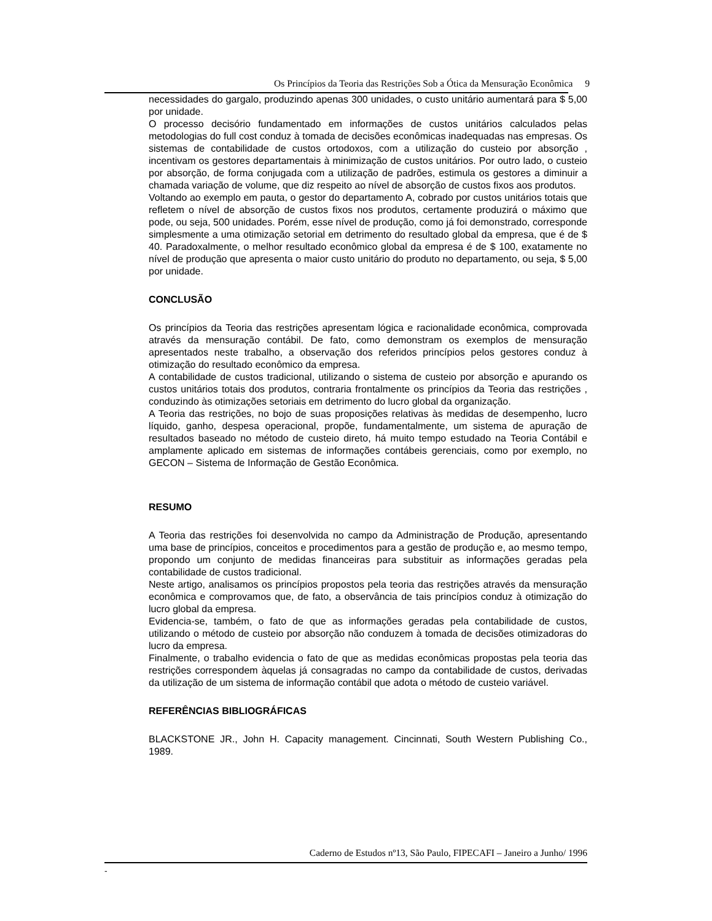Os Princípios da Teoria das Restrições Sob a Ótica da Mensuração Econômica 9
necessidades do gargalo, produzindo apenas 300 unidades, o custo unitário aumentará para $ 5,00 por unidade.
O processo decisório fundamentado em informações de custos unitários calculados pelas metodologias do full cost conduz à tomada de decisões econômicas inadequadas nas empresas. Os sistemas de contabilidade de custos ortodoxos, com a utilização do custeio por absorção , incentivam os gestores departamentais à minimização de custos unitários. Por outro lado, o custeio por absorção, de forma conjugada com a utilização de padrões, estimula os gestores a diminuir a chamada variação de volume, que diz respeito ao nível de absorção de custos fixos aos produtos.
Voltando ao exemplo em pauta, o gestor do departamento A, cobrado por custos unitários totais que refletem o nível de absorção de custos fixos nos produtos, certamente produzirá o máximo que pode, ou seja, 500 unidades. Porém, esse nível de produção, como já foi demonstrado, corresponde simplesmente a uma otimização setorial em detrimento do resultado global da empresa, que é de $ 40. Paradoxalmente, o melhor resultado econômico global da empresa é de $ 100, exatamente no nível de produção que apresenta o maior custo unitário do produto no departamento, ou seja, $ 5,00 por unidade.
CONCLUSÃO
Os princípios da Teoria das restrições apresentam lógica e racionalidade econômica, comprovada através da mensuração contábil. De fato, como demonstram os exemplos de mensuração apresentados neste trabalho, a observação dos referidos princípios pelos gestores conduz à otimização do resultado econômico da empresa.
A contabilidade de custos tradicional, utilizando o sistema de custeio por absorção e apurando os custos unitários totais dos produtos, contraria frontalmente os princípios da Teoria das restrições , conduzindo às otimizações setoriais em detrimento do lucro global da organização.
A Teoria das restrições, no bojo de suas proposições relativas às medidas de desempenho, lucro líquido, ganho, despesa operacional, propõe, fundamentalmente, um sistema de apuração de resultados baseado no método de custeio direto, há muito tempo estudado na Teoria Contábil e amplamente aplicado em sistemas de informações contábeis gerenciais, como por exemplo, no GECON – Sistema de Informação de Gestão Econômica.
RESUMO
A Teoria das restrições foi desenvolvida no campo da Administração de Produção, apresentando uma base de princípios, conceitos e procedimentos para a gestão de produção e, ao mesmo tempo, propondo um conjunto de medidas financeiras para substituir as informações geradas pela contabilidade de custos tradicional.
Neste artigo, analisamos os princípios propostos pela teoria das restrições através da mensuração econômica e comprovamos que, de fato, a observância de tais princípios conduz à otimização do lucro global da empresa.
Evidencia-se, também, o fato de que as informações geradas pela contabilidade de custos, utilizando o método de custeio por absorção não conduzem à tomada de decisões otimizadoras do lucro da empresa.
Finalmente, o trabalho evidencia o fato de que as medidas econômicas propostas pela teoria das restrições correspondem àquelas já consagradas no campo da contabilidade de custos, derivadas da utilização de um sistema de informação contábil que adota o método de custeio variável.
REFERÊNCIAS BIBLIOGRÁFICAS
BLACKSTONE JR., John H. Capacity management. Cincinnati, South Western Publishing Co., 1989.
Caderno de Estudos nº13, São Paulo, FIPECAFI – Janeiro a Junho/ 1996
-